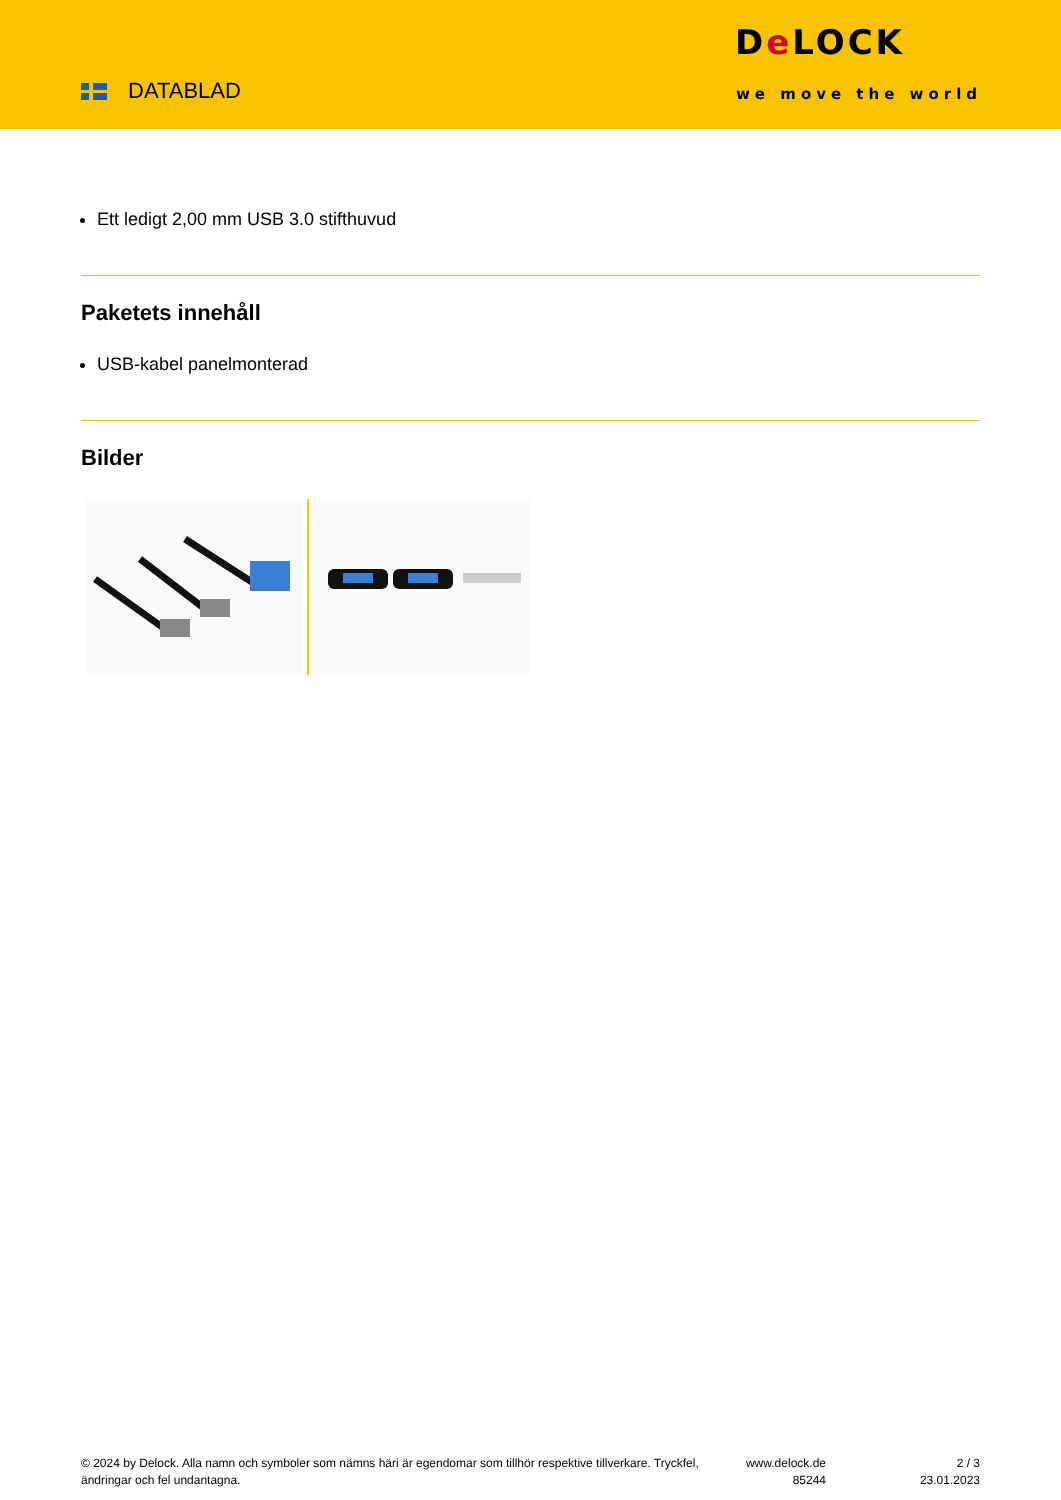DATABLAD
De LOCK
we move the world
Ett ledigt 2,00 mm USB 3.0 stifthuvud
Paketets innehåll
USB-kabel panelmonterad
Bilder
© 2024 by Delock. Alla namn och symboler som nämns häri är egendomar som tillhör respektive tillverkare. Tryckfel, ändringar och fel undantagna.
www.delock.de
85244
2 / 3
23.01.2023